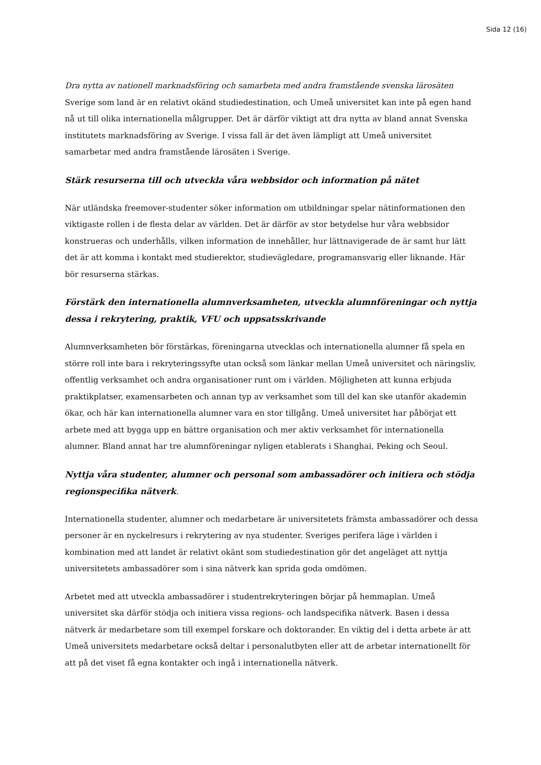Sida 12 (16)
Dra nytta av nationell marknadsföring och samarbeta med andra framstående svenska lärosäten
Sverige som land är en relativt okänd studiedestination, och Umeå universitet kan inte på egen hand nå ut till olika internationella målgrupper. Det är därför viktigt att dra nytta av bland annat Svenska institutets marknadsföring av Sverige. I vissa fall är det även lämpligt att Umeå universitet samarbetar med andra framstående lärosäten i Sverige.
Stärk resurserna till och utveckla våra webbsidor och information på nätet
När utländska freemover-studenter söker information om utbildningar spelar nätinformationen den viktigaste rollen i de flesta delar av världen. Det är därför av stor betydelse hur våra webbsidor konstrueras och underhålls, vilken information de innehåller, hur lättnavigerade de är samt hur lätt det är att komma i kontakt med studierektor, studievägledare, programansvarig eller liknande. Här bör resurserna stärkas.
Förstärk den internationella alumnverksamheten, utveckla alumnföreningar och nyttja dessa i rekrytering, praktik, VFU och uppsatsskrivande
Alumnverksamheten bör förstärkas, föreningarna utvecklas och internationella alumner få spela en större roll inte bara i rekryteringssyfte utan också som länkar mellan Umeå universitet och näringsliv, offentlig verksamhet och andra organisationer runt om i världen. Möjligheten att kunna erbjuda praktikplatser, examensarbeten och annan typ av verksamhet som till del kan ske utanför akademin ökar, och här kan internationella alumner vara en stor tillgång. Umeå universitet har påbörjat ett arbete med att bygga upp en bättre organisation och mer aktiv verksamhet för internationella alumner. Bland annat har tre alumnföreningar nyligen etablerats i Shanghai, Peking och Seoul.
Nyttja våra studenter, alumner och personal som ambassadörer och initiera och stödja regionspecifika nätverk.
Internationella studenter, alumner och medarbetare är universitetets främsta ambassadörer och dessa personer är en nyckelresurs i rekrytering av nya studenter. Sveriges perifera läge i världen i kombination med att landet är relativt okänt som studiedestination gör det angeläget att nyttja universitetets ambassadörer som i sina nätverk kan sprida goda omdömen.
Arbetet med att utveckla ambassadörer i studentrekryteringen börjar på hemmaplan. Umeå universitet ska därför stödja och initiera vissa regions- och landspecifika nätverk. Basen i dessa nätverk är medarbetare som till exempel forskare och doktorander. En viktig del i detta arbete är att Umeå universitets medarbetare också deltar i personalutbyten eller att de arbetar internationellt för att på det viset få egna kontakter och ingå i internationella nätverk.